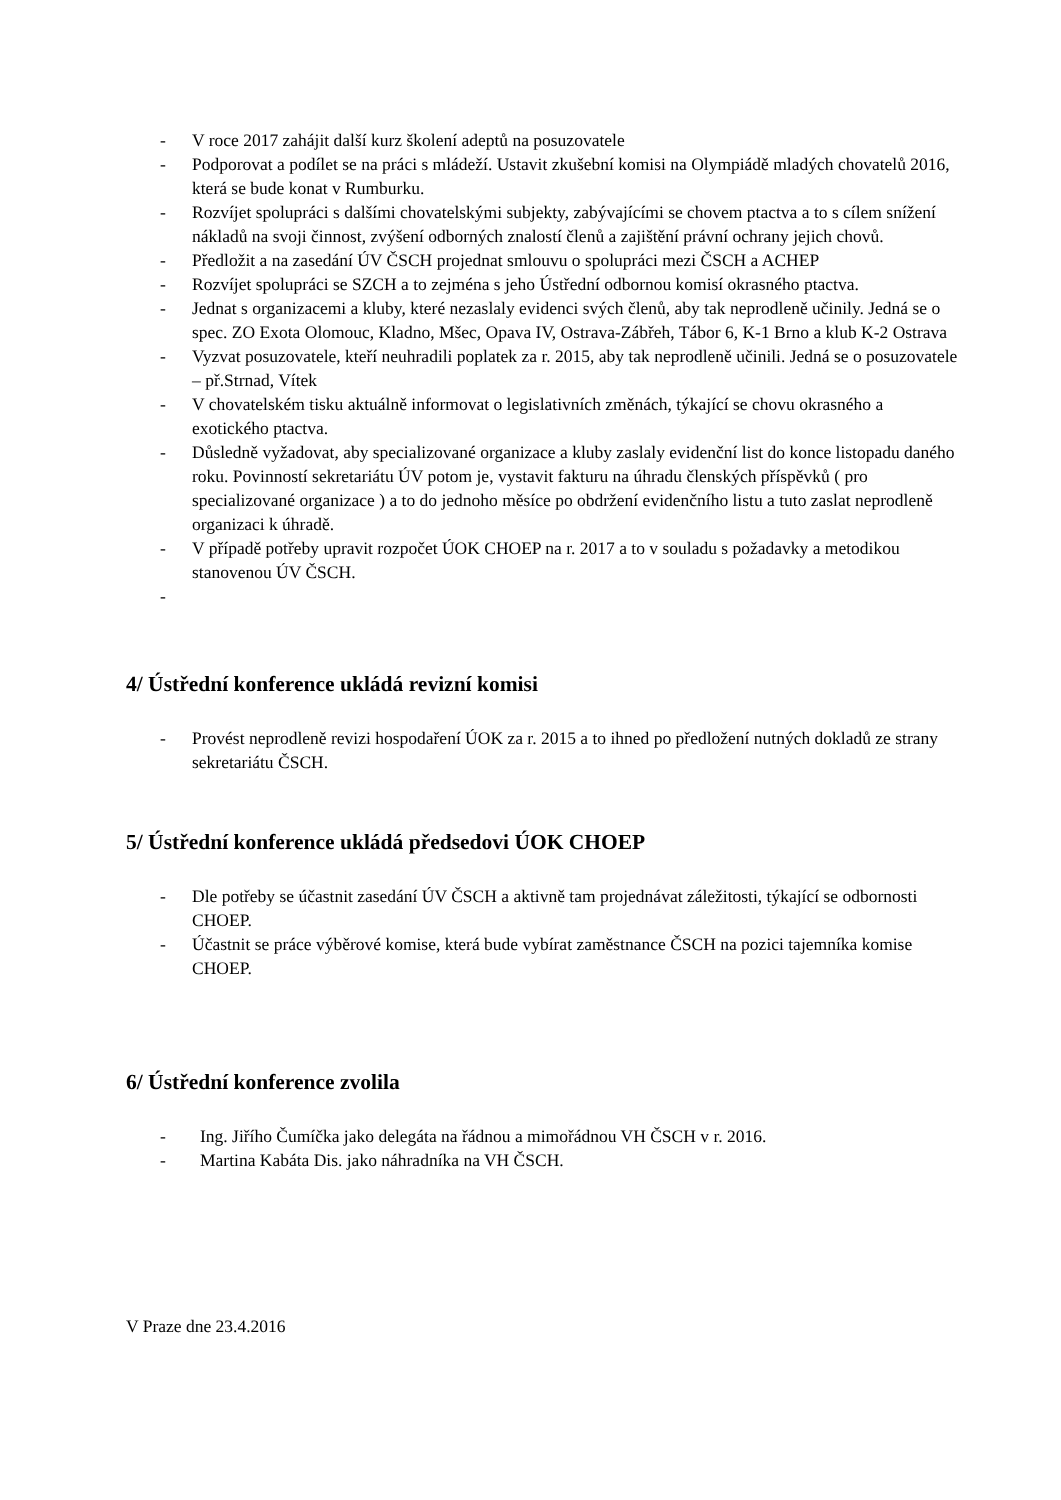- V roce 2017 zahájit další kurz školení adeptů na posuzovatele
- Podporovat a podílet se na práci s mládeží. Ustavit zkušební komisi na Olympiádě mladých chovatelů 2016, která se bude konat v Rumburku.
- Rozvíjet spolupráci s dalšími chovatelskými subjekty, zabývajícími se chovem ptactva a to s cílem snížení nákladů na svoji činnost, zvýšení odborných znalostí členů a zajištění právní ochrany jejich chovů.
- Předložit a na zasedání ÚV ČSCH projednat smlouvu o spolupráci mezi ČSCH a ACHEP
- Rozvíjet spolupráci se SZCH a to zejména s jeho Ústřední odbornou komisí okrasného ptactva.
- Jednat s organizacemi a kluby, které nezaslaly evidenci svých členů, aby tak neprodleně učinily. Jedná se o spec. ZO Exota Olomouc, Kladno, Mšec, Opava IV, Ostrava-Zábřeh, Tábor 6, K-1 Brno a klub K-2 Ostrava
- Vyzvat posuzovatele, kteří neuhradili poplatek za r. 2015, aby tak neprodleně učinili. Jedná se o posuzovatele – př.Strnad, Vítek
- V chovatelském tisku aktuálně informovat o legislativních změnách, týkající se chovu okrasného a exotického ptactva.
- Důsledně vyžadovat, aby specializované organizace a kluby zaslaly evidenční list do konce listopadu daného roku. Povinností sekretariátu ÚV potom je, vystavit fakturu na úhradu členských příspěvků ( pro specializované organizace ) a to do jednoho měsíce po obdržení evidenčního listu a tuto zaslat neprodleně organizaci k úhradě.
- V případě potřeby upravit rozpočet ÚOK CHOEP na r. 2017 a to v souladu s požadavky a metodikou stanovenou ÚV ČSCH.
-
4/ Ústřední konference ukládá revizní komisi
- Provést neprodleně revizi hospodaření ÚOK za r. 2015 a to ihned po předložení nutných dokladů ze strany sekretariátu ČSCH.
5/ Ústřední konference ukládá předsedovi ÚOK CHOEP
- Dle potřeby se účastnit zasedání ÚV ČSCH a aktivně tam projednávat záležitosti, týkající se odbornosti CHOEP.
- Účastnit se práce výběrové komise, která bude vybírat zaměstnance ČSCH na pozici tajemníka komise CHOEP.
6/ Ústřední konference zvolila
- Ing. Jiřího Čumíčka jako delegáta na řádnou a mimořádnou VH ČSCH v r. 2016.
- Martina Kabáta Dis. jako náhradníka na VH ČSCH.
V Praze dne 23.4.2016